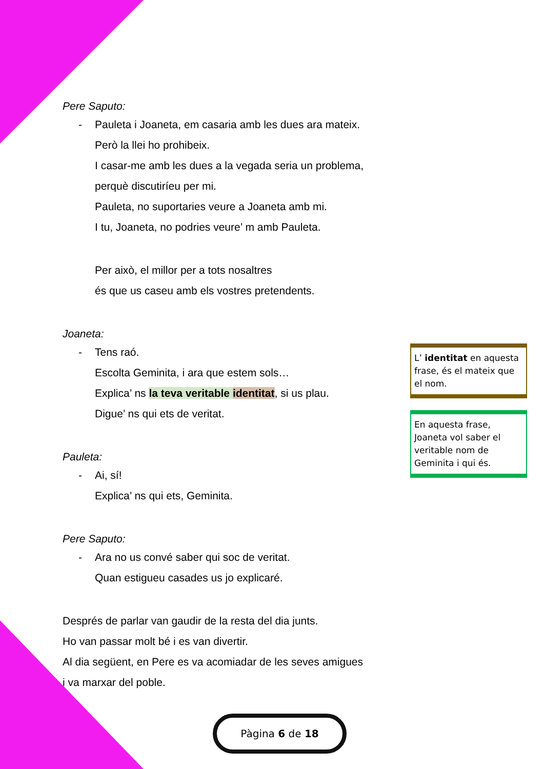Pere Saputo:
- Pauleta i Joaneta, em casaria amb les dues ara mateix.
Però la llei ho prohibeix.
I casar-me amb les dues a la vegada seria un problema,
perquè discutiríeu per mi.
Pauleta, no suportaries veure a Joaneta amb mi.
I tu, Joaneta, no podries veure’ m amb Pauleta.
Per això, el millor per a tots nosaltres
és que us caseu amb els vostres pretendents.
Joaneta:
- Tens raó.
Escolta Geminita, i ara que estem sols…
Explica’ ns la teva veritable identitat, si us plau.
Digue’ ns qui ets de veritat.
Pauleta:
- Ai, sí!
Explica’ ns qui ets, Geminita.
Pere Saputo:
- Ara no us convé saber qui soc de veritat.
Quan estigueu casades us jo explicaré.
Després de parlar van gaudir de la resta del dia junts.
Ho van passar molt bé i es van divertir.
Al dia següent, en Pere es va acomiadar de les seves amigues
i va marxar del poble.
L’ identitat en aquesta frase, és el mateix que el nom.
En aquesta frase, Joaneta vol saber el veritable nom de Geminita i qui és.
Pàgina 6 de 18